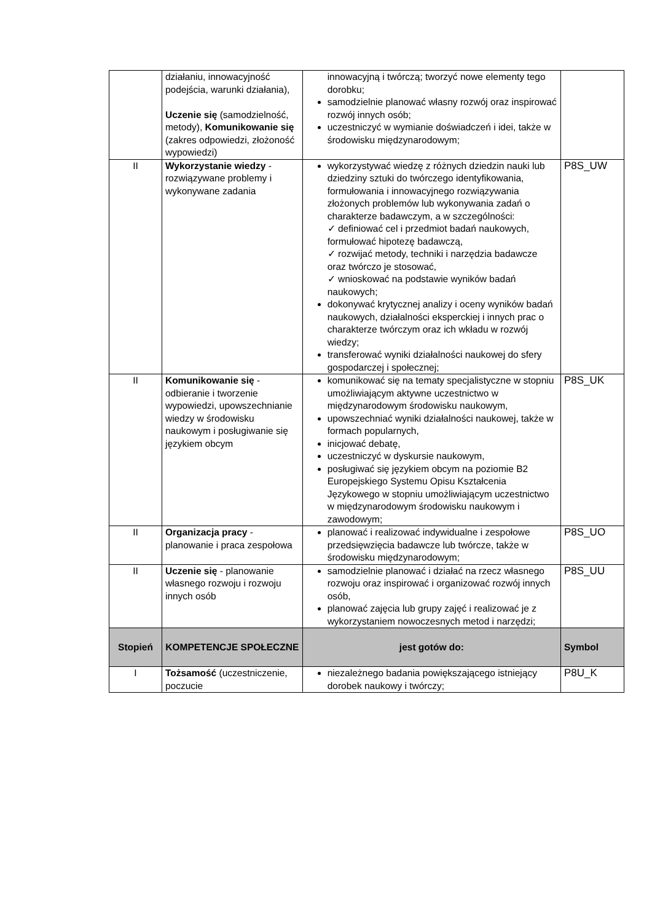| | działaniu, innowacyjność podejścia, warunki działania), Uczenie się (samodzielność, metody), Komunikowanie się (zakres odpowiedzi, złożoność wypowiedzi) | innowacyjną i twórczą; tworzyć nowe elementy tego dorobku; samodzielnie planować własny rozwój oraz inspirować rozwój innych osób; uczestniczyć w wymianie doświadczeń i idei, także w środowisku międzynarodowym; | |
| II | Wykorzystanie wiedzy - rozwiązywane problemy i wykonywane zadania | wykorzystywać wiedzę z różnych dziedzin nauki lub dziedziny sztuki do twórczego identyfikowania, formułowania i innowacyjnego rozwiązywania złożonych problemów lub wykonywania zadań o charakterze badawczym, a w szczególności: ✓ definiować cel i przedmiot badań naukowych, formułować hipotezę badawczą, ✓ rozwijać metody, techniki i narzędzia badawcze oraz twórczo je stosować, ✓ wnioskować na podstawie wyników badań naukowych; dokonywać krytycznej analizy i oceny wyników badań naukowych, działalności eksperckiej i innych prac o charakterze twórczym oraz ich wkładu w rozwój wiedzy; transferować wyniki działalności naukowej do sfery gospodarczej i społecznej; | P8S_UW |
| II | Komunikowanie się - odbieranie i tworzenie wypowiedzi, upowszechnianie wiedzy w środowisku naukowym i posługiwanie się językiem obcym | komunikować się na tematy specjalistyczne w stopniu umożliwiającym aktywne uczestnictwo w międzynarodowym środowisku naukowym, upowszechniać wyniki działalności naukowej, także w formach popularnych, inicjować debatę, uczestniczyć w dyskursie naukowym, posługiwać się językiem obcym na poziomie B2 Europejskiego Systemu Opisu Kształcenia Językowego w stopniu umożliwiającym uczestnictwo w międzynarodowym środowisku naukowym i zawodowym; | P8S_UK |
| II | Organizacja pracy - planowanie i praca zespołowa | planować i realizować indywidualne i zespołowe przedsięwzięcia badawcze lub twórcze, także w środowisku międzynarodowym; | P8S_UO |
| II | Uczenie się - planowanie własnego rozwoju i rozwoju innych osób | samodzielnie planować i działać na rzecz własnego rozwoju oraz inspirować i organizować rozwój innych osób, planować zajęcia lub grupy zajęć i realizować je z wykorzystaniem nowoczesnych metod i narzędzi; | P8S_UU |
| Stopień | KOMPETENCJE SPOŁECZNE | jest gotów do: | Symbol |
| I | Tożsamość (uczestniczenie, poczucie | niezależnego badania powiększającego istniejący dorobek naukowy i twórczy; | P8U_K |